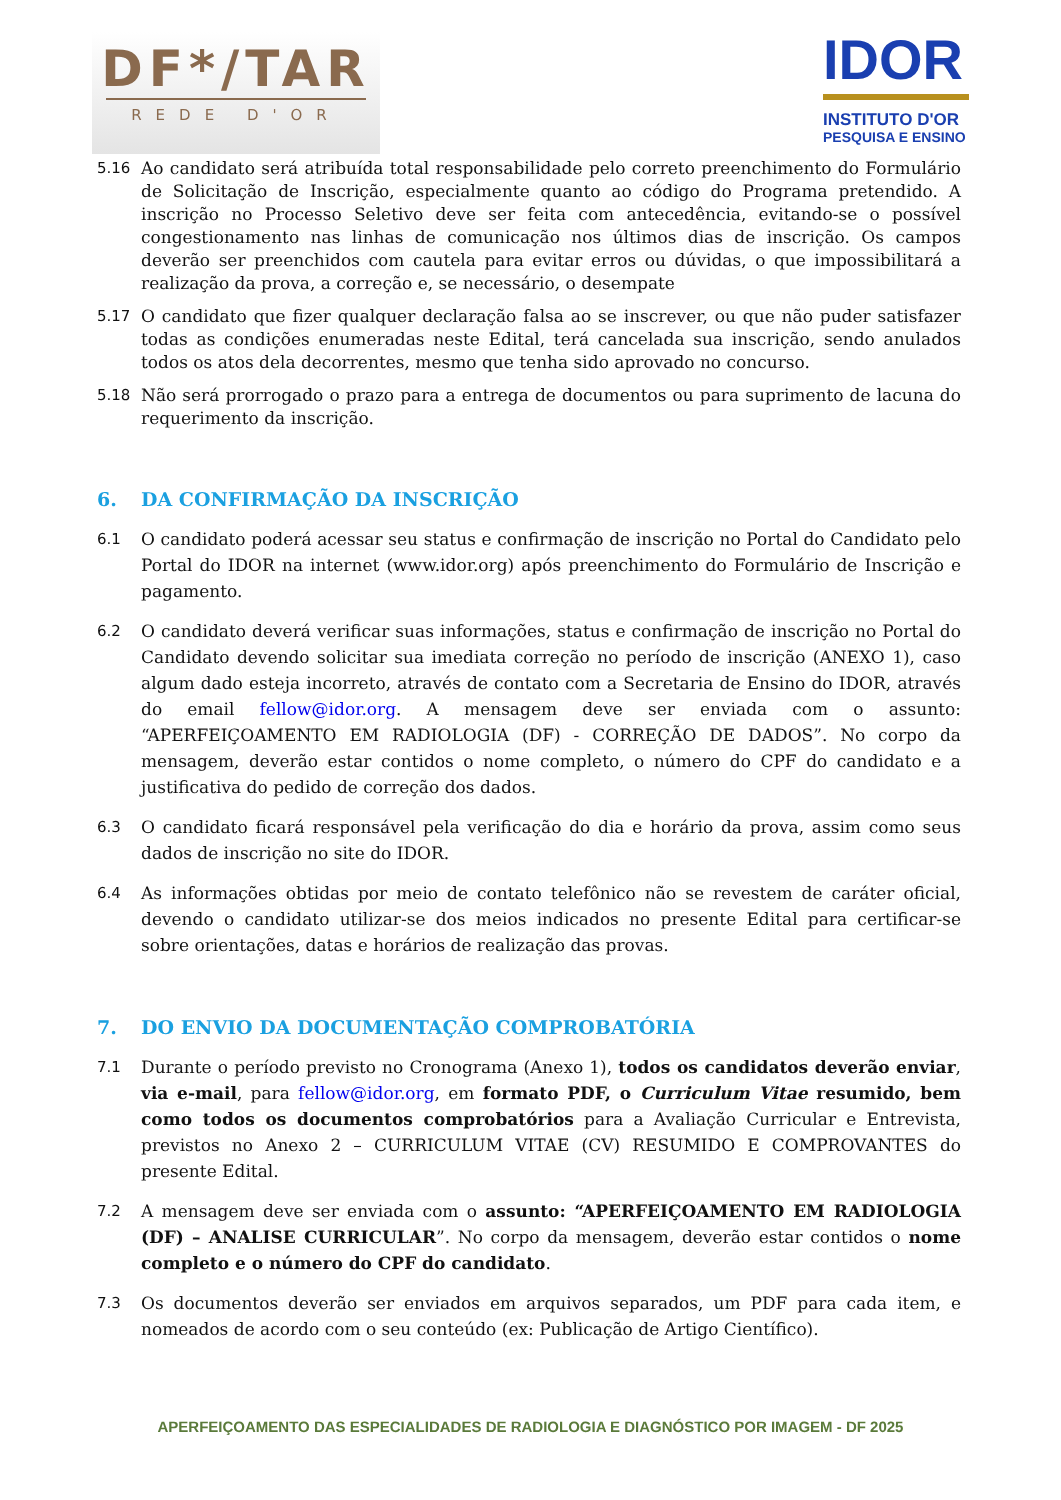DF*/TAR
REDE D'OR
IDOR
INSTITUTO D'OR
PESQUISA E ENSINO
5.16 Ao candidato será atribuída total responsabilidade pelo correto preenchimento do Formulário de Solicitação de Inscrição, especialmente quanto ao código do Programa pretendido. A inscrição no Processo Seletivo deve ser feita com antecedência, evitando-se o possível congestionamento nas linhas de comunicação nos últimos dias de inscrição. Os campos deverão ser preenchidos com cautela para evitar erros ou dúvidas, o que impossibilitará a realização da prova, a correção e, se necessário, o desempate
5.17 O candidato que fizer qualquer declaração falsa ao se inscrever, ou que não puder satisfazer todas as condições enumeradas neste Edital, terá cancelada sua inscrição, sendo anulados todos os atos dela decorrentes, mesmo que tenha sido aprovado no concurso.
5.18 Não será prorrogado o prazo para a entrega de documentos ou para suprimento de lacuna do requerimento da inscrição.
6. DA CONFIRMAÇÃO DA INSCRIÇÃO
6.1 O candidato poderá acessar seu status e confirmação de inscrição no Portal do Candidato pelo Portal do IDOR na internet (www.idor.org) após preenchimento do Formulário de Inscrição e pagamento.
6.2 O candidato deverá verificar suas informações, status e confirmação de inscrição no Portal do Candidato devendo solicitar sua imediata correção no período de inscrição (ANEXO 1), caso algum dado esteja incorreto, através de contato com a Secretaria de Ensino do IDOR, através do email fellow@idor.org. A mensagem deve ser enviada com o assunto: “APERFEIÇOAMENTO EM RADIOLOGIA (DF) - CORREÇÃO DE DADOS”. No corpo da mensagem, deverão estar contidos o nome completo, o número do CPF do candidato e a justificativa do pedido de correção dos dados.
6.3 O candidato ficará responsável pela verificação do dia e horário da prova, assim como seus dados de inscrição no site do IDOR.
6.4 As informações obtidas por meio de contato telefônico não se revestem de caráter oficial, devendo o candidato utilizar-se dos meios indicados no presente Edital para certificar-se sobre orientações, datas e horários de realização das provas.
7. DO ENVIO DA DOCUMENTAÇÃO COMPROBATÓRIA
7.1 Durante o período previsto no Cronograma (Anexo 1), todos os candidatos deverão enviar, via e-mail, para fellow@idor.org, em formato PDF, o Curriculum Vitae resumido, bem como todos os documentos comprobatórios para a Avaliação Curricular e Entrevista, previstos no Anexo 2 – CURRICULUM VITAE (CV) RESUMIDO E COMPROVANTES do presente Edital.
7.2 A mensagem deve ser enviada com o assunto: “APERFEIÇOAMENTO EM RADIOLOGIA (DF) – ANALISE CURRICULAR”. No corpo da mensagem, deverão estar contidos o nome completo e o número do CPF do candidato.
7.3 Os documentos deverão ser enviados em arquivos separados, um PDF para cada item, e nomeados de acordo com o seu conteúdo (ex: Publicação de Artigo Científico).
APERFEIÇOAMENTO DAS ESPECIALIDADES DE RADIOLOGIA E DIAGNÓSTICO POR IMAGEM - DF 2025